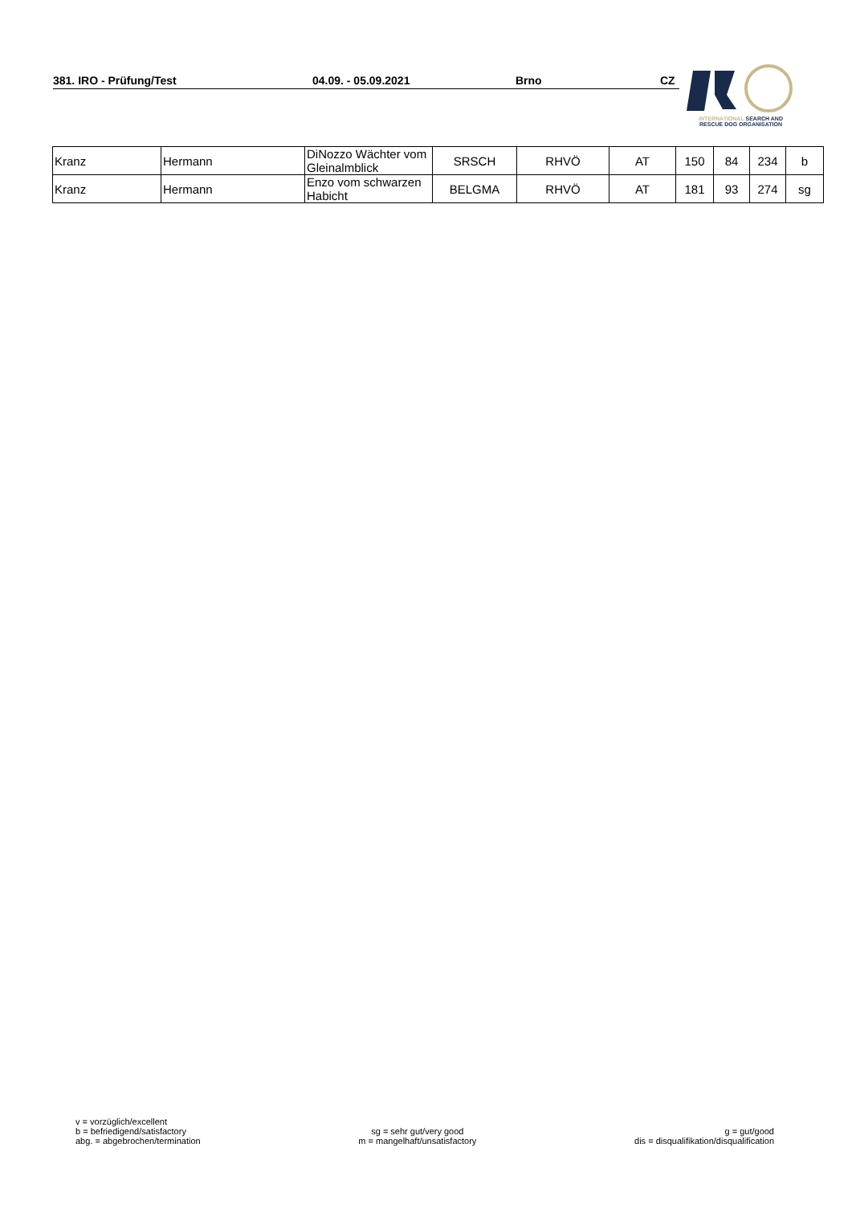381. IRO - Prüfung/Test 04.09. - 05.09.2021 Brno CZ
INTERNATIONAL SEARCH AND
RESCUE DOG ORGANISATION
| Kranz | Hermann | DiNozzo Wächter vom Gleinalmblick | SRSCH | RHVÖ | AT | 150 | 84 | 234 | b |
| Kranz | Hermann | Enzo vom schwarzen Habicht | BELGMA | RHVÖ | AT | 181 | 93 | 274 | sg |
v = vorzüglich/excellent
b = befriedigend/satisfactory
abg. = abgebrochen/termination
sg = sehr gut/very good
m = mangelhaft/unsatisfactory
g = gut/good
dis = disqualifikation/disqualification